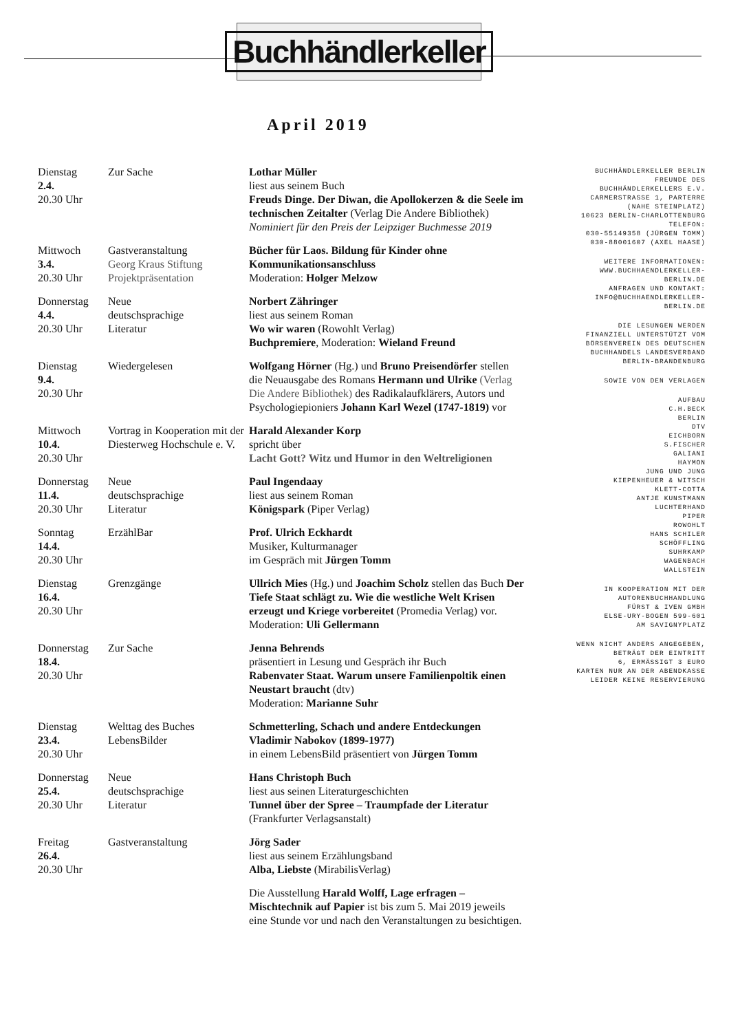Buchhändlerkeller
April 2019
| Dienstag 2.4. 20.30 Uhr | Zur Sache | Lothar Müller liest aus seinem Buch Freuds Dinge. Der Diwan, die Apollokerzen & die Seele im technischen Zeitalter (Verlag Die Andere Bibliothek) Nominiert für den Preis der Leipziger Buchmesse 2019 |
| Mittwoch 3.4. 20.30 Uhr | Gastveranstaltung Georg Kraus Stiftung Projektpräsentation | Bücher für Laos. Bildung für Kinder ohne Kommunikationsanschluss Moderation: Holger Melzow |
| Donnerstag 4.4. 20.30 Uhr | Neue deutschsprachige Literatur | Norbert Zähringer liest aus seinem Roman Wo wir waren (Rowohlt Verlag) Buchpremiere , Moderation: Wieland Freund |
| Dienstag 9.4. 20.30 Uhr | Wiedergelesen | Wolfgang Hörner (Hg.) und Bruno Preisendörfer stellen die Neuausgabe des Romans Hermann und Ulrike (Verlag Die Andere Bibliothek) des Radikalaufklärers, Autors und Psychologiepioniers Johann Karl Wezel (1747-1819) vor |
| Mittwoch 10.4. 20.30 Uhr | Vortrag in Kooperation mit der Diesterweg Hochschule e. V. | Harald Alexander Korp spricht über Lacht Gott? Witz und Humor in den Weltreligionen |
| Donnerstag 11.4. 20.30 Uhr | Neue deutschsprachige Literatur | Paul Ingendaay liest aus seinem Roman Königspark (Piper Verlag) |
| Sonntag 14.4. 20.30 Uhr | ErzählBar | Prof. Ulrich Eckhardt Musiker, Kulturmanager im Gespräch mit Jürgen Tomm |
| Dienstag 16.4. 20.30 Uhr | Grenzgänge | Ullrich Mies (Hg.) und Joachim Scholz stellen das Buch Der Tiefe Staat schlägt zu. Wie die westliche Welt Krisen erzeugt und Kriege vorbereitet (Promedia Verlag) vor. Moderation: Uli Gellermann |
| Donnerstag 18.4. 20.30 Uhr | Zur Sache | Jenna Behrends präsentiert in Lesung und Gespräch ihr Buch Rabenvater Staat. Warum unsere Familienpoltik einen Neustart braucht (dtv) Moderation: Marianne Suhr |
| Dienstag 23.4. 20.30 Uhr | Welttag des Buches LebensBilder | Schmetterling, Schach und andere Entdeckungen Vladimir Nabokov (1899-1977) in einem LebensBild präsentiert von Jürgen Tomm |
| Donnerstag 25.4. 20.30 Uhr | Neue deutschsprachige Literatur | Hans Christoph Buch liest aus seinen Literaturgeschichten Tunnel über der Spree – Traumpfade der Literatur (Frankfurter Verlagsanstalt) |
| Freitag 26.4. 20.30 Uhr | Gastveranstaltung | Jörg Sader liest aus seinem Erzählungsband Alba, Liebste (MirabilisVerlag) |
| | | Die Ausstellung Harald Wolff, Lage erfragen – Mischtechnik auf Papier ist bis zum 5. Mai 2019 jeweils eine Stunde vor und nach den Veranstaltungen zu besichtigen. |
BUCHHÄNDLERKELLER BERLIN
FREUNDE DES
BUCHHÄNDLERKELLERS E.V.
CARMERSTRASSE 1, PARTERRE
(NAHE STEINPLATZ)
10623 BERLIN-CHARLOTTENBURG
TELEFON:
030-55149358 (JÜRGEN TOMM)
030-88001607 (AXEL HAASE)
WEITERE INFORMATIONEN:
WWW.BUCHHAENDLERKELLER-
BERLIN.DE
ANFRAGEN UND KONTAKT:
INFO@BUCHHAENDLERKELLER-
BERLIN.DE
DIE LESUNGEN WERDEN
FINANZIELL UNTERSTÜTZT VOM
BÖRSENVEREIN DES DEUTSCHEN
BUCHHANDELS LANDESVERBAND
BERLIN-BRANDENBURG
SOWIE VON DEN VERLAGEN
AUFBAU
C.H.BECK
BERLIN
DTV
EICHBORN
S.FISCHER
GALIANI
HAYMON
JUNG UND JUNG
KIEPENHEUER & WITSCH
KLETT-COTTA
ANTJE KUNSTMANN
LUCHTERHAND
PIPER
ROWOHLT
HANS SCHILER
SCHÖFFLING
SUHRKAMP
WAGENBACH
WALLSTEIN
IN KOOPERATION MIT DER
AUTORENBUCHHANDLUNG
FÜRST & IVEN GMBH
ELSE-URY-BOGEN 599-601
AM SAVIGNYPLATZ
WENN NICHT ANDERS ANGEGEBEN,
BETRÄGT DER EINTRITT
6, ERMÄSSIGT 3 EURO
KARTEN NUR AN DER ABENDKASSE
LEIDER KEINE RESERVIERUNG